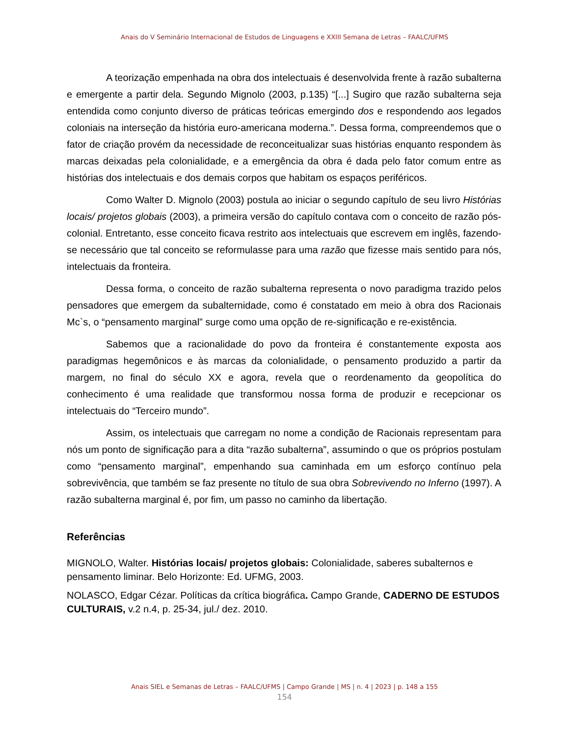Anais do V Seminário Internacional de Estudos de Linguagens e XXIII Semana de Letras – FAALC/UFMS
A teorização empenhada na obra dos intelectuais é desenvolvida frente à razão subalterna e emergente a partir dela. Segundo Mignolo (2003, p.135) “[...] Sugiro que razão subalterna seja entendida como conjunto diverso de práticas teóricas emergindo dos e respondendo aos legados coloniais na interseção da história euro-americana moderna.”. Dessa forma, compreendemos que o fator de criação provém da necessidade de reconceitualizar suas histórias enquanto respondem às marcas deixadas pela colonialidade, e a emergência da obra é dada pelo fator comum entre as histórias dos intelectuais e dos demais corpos que habitam os espaços periféricos.
Como Walter D. Mignolo (2003) postula ao iniciar o segundo capítulo de seu livro Histórias locais/ projetos globais (2003), a primeira versão do capítulo contava com o conceito de razão pós-colonial. Entretanto, esse conceito ficava restrito aos intelectuais que escrevem em inglês, fazendo-se necessário que tal conceito se reformulasse para uma razão que fizesse mais sentido para nós, intelectuais da fronteira.
Dessa forma, o conceito de razão subalterna representa o novo paradigma trazido pelos pensadores que emergem da subalternidade, como é constatado em meio à obra dos Racionais Mc`s, o “pensamento marginal” surge como uma opção de re-significação e re-existência.
Sabemos que a racionalidade do povo da fronteira é constantemente exposta aos paradigmas hegemônicos e às marcas da colonialidade, o pensamento produzido a partir da margem, no final do século XX e agora, revela que o reordenamento da geopolítica do conhecimento é uma realidade que transformou nossa forma de produzir e recepcionar os intelectuais do “Terceiro mundo”.
Assim, os intelectuais que carregam no nome a condição de Racionais representam para nós um ponto de significação para a dita “razão subalterna”, assumindo o que os próprios postulam como “pensamento marginal”, empenhando sua caminhada em um esforço contínuo pela sobrevivência, que também se faz presente no título de sua obra Sobrevivendo no Inferno (1997). A razão subalterna marginal é, por fim, um passo no caminho da libertação.
Referências
MIGNOLO, Walter. Histórias locais/ projetos globais: Colonialidade, saberes subalternos e pensamento liminar. Belo Horizonte: Ed. UFMG, 2003.
NOLASCO, Edgar Cézar. Políticas da crítica biográfica. Campo Grande, CADERNO DE ESTUDOS CULTURAIS, v.2 n.4, p. 25-34, jul./ dez. 2010.
Anais SIEL e Semanas de Letras – FAALC/UFMS | Campo Grande | MS | n. 4 | 2023 | p. 148 a 155
154